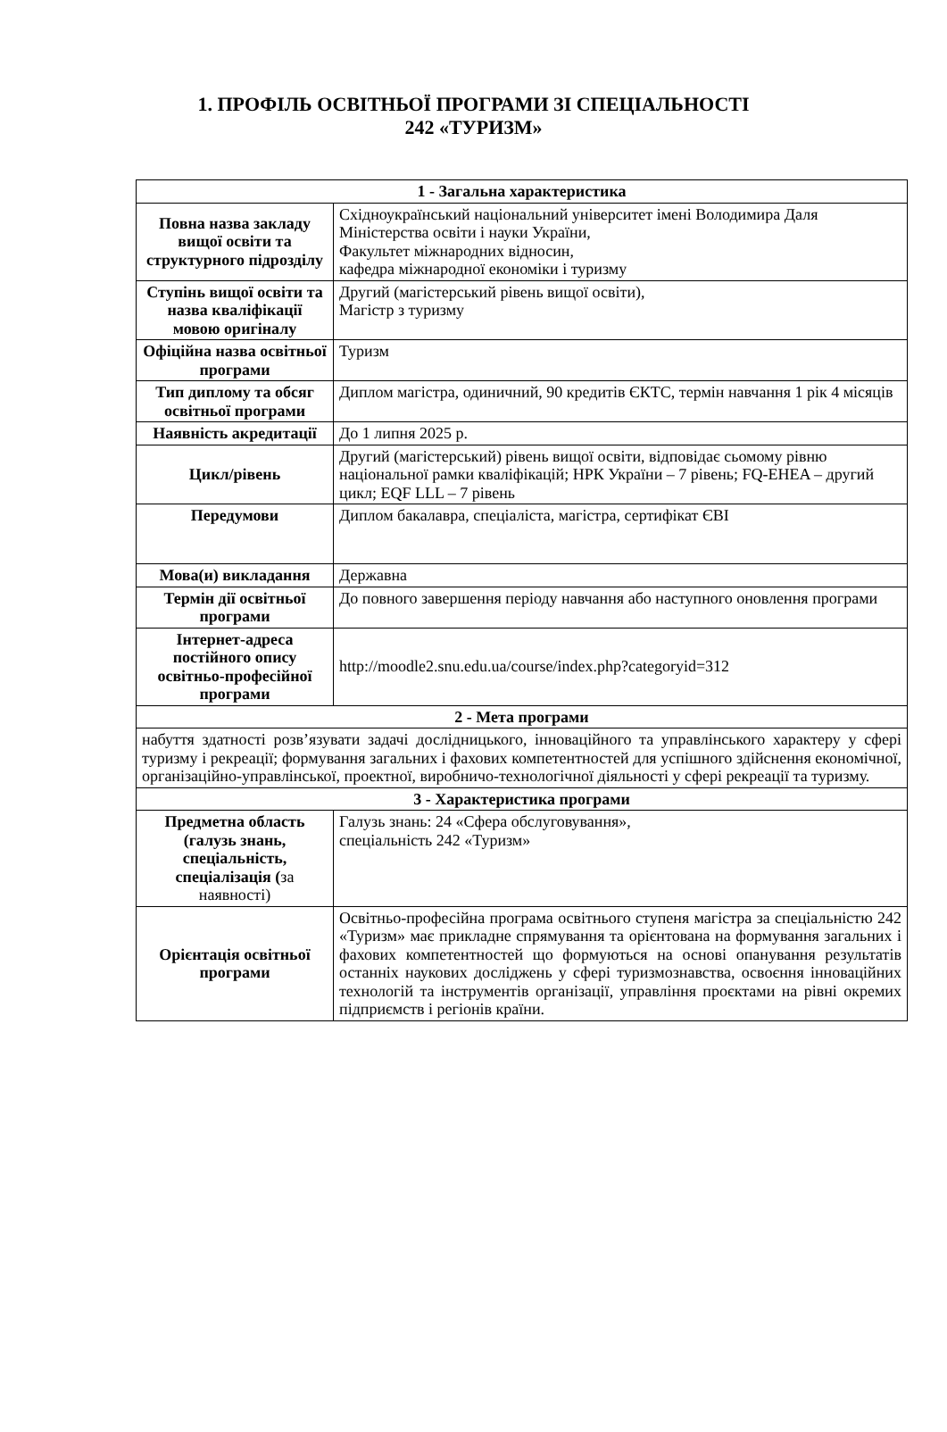1. ПРОФІЛЬ ОСВІТНЬОЇ ПРОГРАМИ ЗІ СПЕЦІАЛЬНОСТІ
242 «ТУРИЗМ»
| 1 - Загальна характеристика | |
| Повна назва закладу вищої освіти та структурного підрозділу | Східноукраїнський національний університет імені Володимира Даля Міністерства освіти і науки України, Факультет міжнародних відносин, кафедра міжнародної економіки і туризму |
| Ступінь вищої освіти та назва кваліфікації мовою оригіналу | Другий (магістерський рівень вищої освіти), Магістр з туризму |
| Офіційна назва освітньої програми | Туризм |
| Тип диплому та обсяг освітньої програми | Диплом магістра, одиничний, 90 кредитів ЄКТС, термін навчання 1 рік 4 місяців |
| Наявність акредитації | До 1 липня 2025 р. |
| Цикл/рівень | Другий (магістерський) рівень вищої освіти, відповідає сьомому рівню національної рамки кваліфікацій; НРК України – 7 рівень; FQ-EHEA – другий цикл; EQF LLL – 7 рівень |
| Передумови | Диплом бакалавра, спеціаліста, магістра, сертифікат ЄВІ |
| Мова(и) викладання | Державна |
| Термін дії освітньої програми | До повного завершення періоду навчання або наступного оновлення програми |
| Інтернет-адреса постійного опису освітньо-професійної програми | http://moodle2.snu.edu.ua/course/index.php?categoryid=312 |
| 2 - Мета програми | |
| набуття здатності розв’язувати задачі дослідницького, інноваційного та управлінського характеру у сфері туризму і рекреації; формування загальних і фахових компетентностей для успішного здійснення економічної, організаційно-управлінської, проектної, виробничо-технологічної діяльності у сфері рекреації та туризму. | |
| 3 - Характеристика програми | |
| Предметна область (галузь знань, спеціальність, спеціалізація ( за наявності) | Галузь знань: 24 «Сфера обслуговування», спеціальність 242 «Туризм» |
| Орієнтація освітньої програми | Освітньо-професійна програма освітнього ступеня магістра за спеціальністю 242 «Туризм» має прикладне спрямування та орієнтована на формування загальних і фахових компетентностей що формуються на основі опанування результатів останніх наукових досліджень у сфері туризмознавства, освоєння інноваційних технологій та інструментів організації, управління проєктами на рівні окремих підприємств і регіонів країни. |